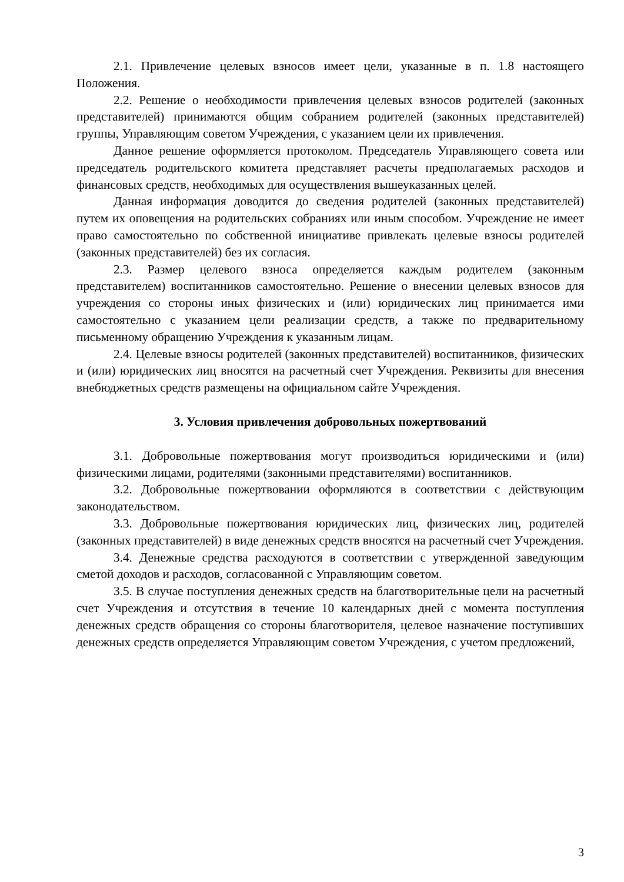2.1. Привлечение целевых взносов имеет цели, указанные в п. 1.8 настоящего Положения.
2.2. Решение о необходимости привлечения целевых взносов родителей (законных представителей) принимаются общим собранием родителей (законных представителей) группы, Управляющим советом Учреждения, с указанием цели их привлечения.
Данное решение оформляется протоколом. Председатель Управляющего совета или председатель родительского комитета представляет расчеты предполагаемых расходов и финансовых средств, необходимых для осуществления вышеуказанных целей.
Данная информация доводится до сведения родителей (законных представителей) путем их оповещения на родительских собраниях или иным способом. Учреждение не имеет право самостоятельно по собственной инициативе привлекать целевые взносы родителей (законных представителей) без их согласия.
2.3. Размер целевого взноса определяется каждым родителем (законным представителем) воспитанников самостоятельно. Решение о внесении целевых взносов для учреждения со стороны иных физических и (или) юридических лиц принимается ими самостоятельно с указанием цели реализации средств, а также по предварительному письменному обращению Учреждения к указанным лицам.
2.4. Целевые взносы родителей (законных представителей) воспитанников, физических и (или) юридических лиц вносятся на расчетный счет Учреждения. Реквизиты для внесения внебюджетных средств размещены на официальном сайте Учреждения.
3. Условия привлечения добровольных пожертвований
3.1. Добровольные пожертвования могут производиться юридическими и (или) физическими лицами, родителями (законными представителями) воспитанников.
3.2. Добровольные пожертвовании оформляются в соответствии с действующим законодательством.
3.3. Добровольные пожертвования юридических лиц, физических лиц, родителей (законных представителей) в виде денежных средств вносятся на расчетный счет Учреждения.
3.4. Денежные средства расходуются в соответствии с утвержденной заведующим сметой доходов и расходов, согласованной с Управляющим советом.
3.5. В случае поступления денежных средств на благотворительные цели на расчетный счет Учреждения и отсутствия в течение 10 календарных дней с момента поступления денежных средств обращения со стороны благотворителя, целевое назначение поступивших денежных средств определяется Управляющим советом Учреждения, с учетом предложений,
3